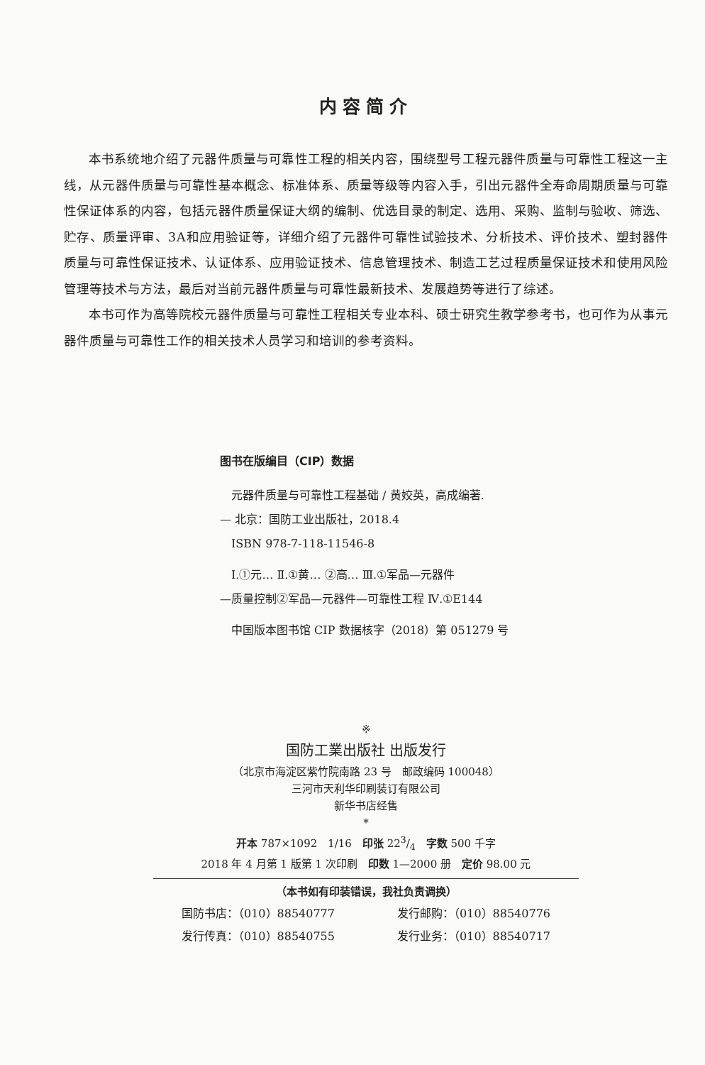内容简介
本书系统地介绍了元器件质量与可靠性工程的相关内容，围绕型号工程元器件质量与可靠性工程这一主线，从元器件质量与可靠性基本概念、标准体系、质量等级等内容入手，引出元器件全寿命周期质量与可靠性保证体系的内容，包括元器件质量保证大纲的编制、优选目录的制定、选用、采购、监制与验收、筛选、贮存、质量评审、3A和应用验证等，详细介绍了元器件可靠性试验技术、分析技术、评价技术、塑封器件质量与可靠性保证技术、认证体系、应用验证技术、信息管理技术、制造工艺过程质量保证技术和使用风险管理等技术与方法，最后对当前元器件质量与可靠性最新技术、发展趋势等进行了综述。
本书可作为高等院校元器件质量与可靠性工程相关专业本科、硕士研究生教学参考书，也可作为从事元器件质量与可靠性工作的相关技术人员学习和培训的参考资料。
图书在版编目（CIP）数据
　元器件质量与可靠性工程基础 / 黄姣英，高成编著.
— 北京：国防工业出版社，2018.4
　ISBN 978-7-118-11546-8
　Ⅰ.①元… Ⅱ.①黄… ②高… Ⅲ.①军品—元器件
—质量控制②军品—元器件—可靠性工程 Ⅳ.①E144
　中国版本图书馆 CIP 数据核字（2018）第 051279 号
※
国防工業出版社 出版发行
（北京市海淀区紫竹院南路 23 号　邮政编码 100048）
三河市天利华印刷装订有限公司
新华书店经售
*
开本 787×1092　1/16　印张 223/4　字数 500 千字
2018 年 4 月第 1 版第 1 次印刷　印数 1—2000 册　定价 98.00 元
（本书如有印装错误，我社负责调换）
国防书店：（010）88540777 发行邮购：（010）88540776
发行传真：（010）88540755 发行业务：（010）88540717